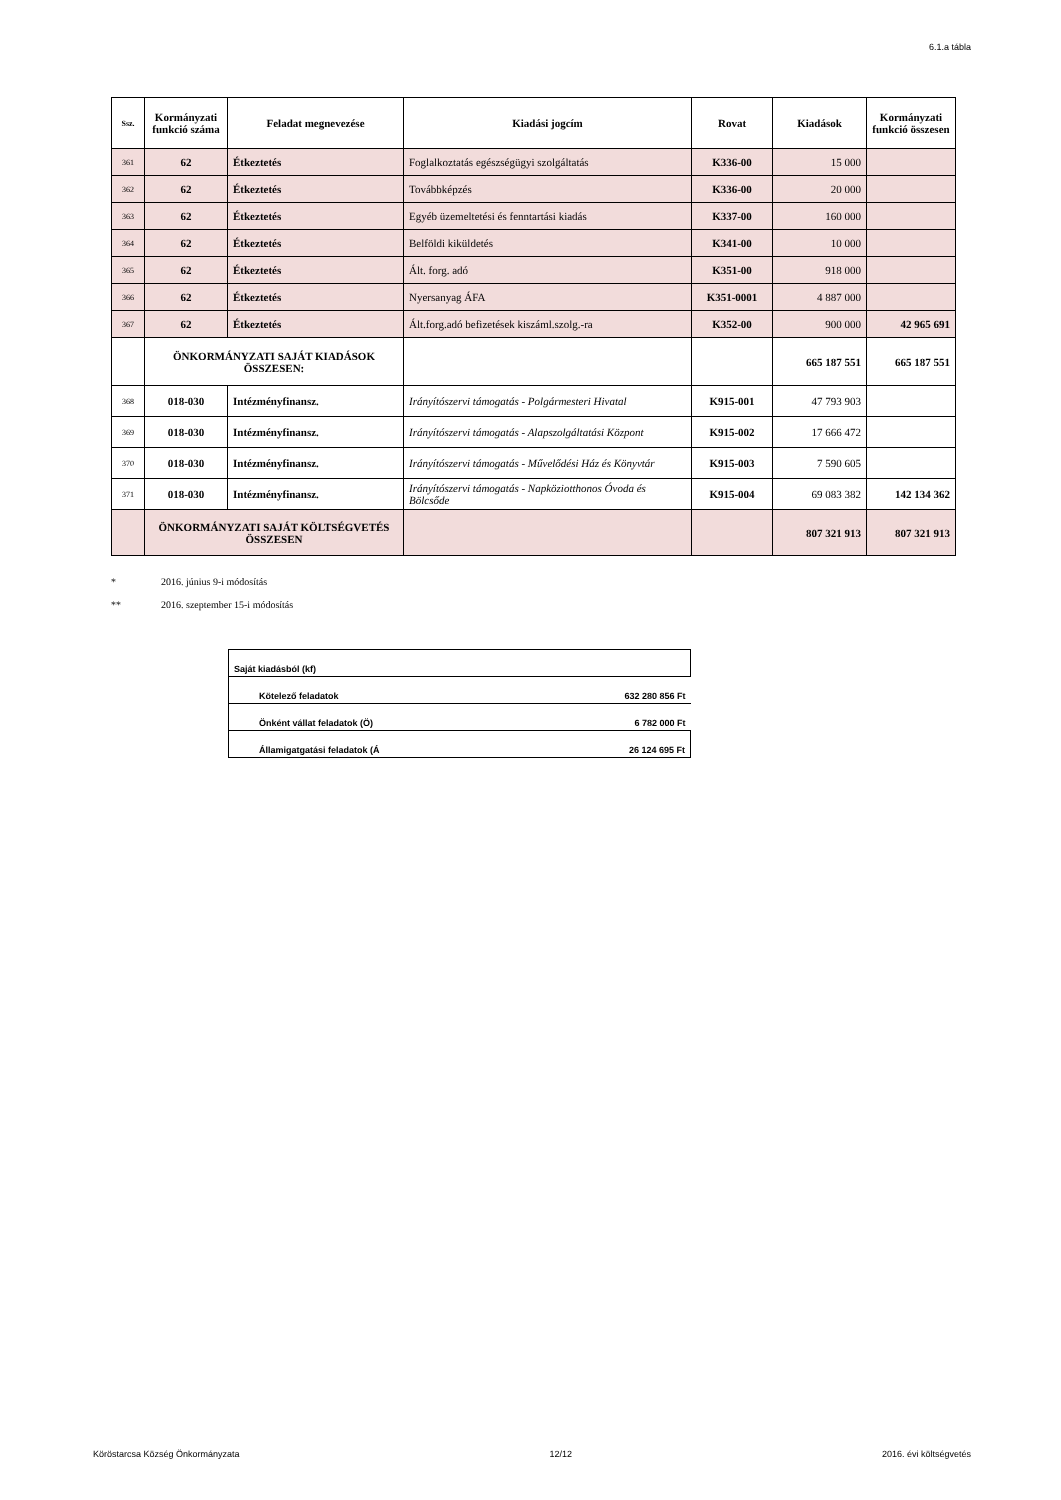6.1.a tábla
| Ssz. | Kormányzati funkció száma | Feladat megnevezése | Kiadási jogcím | Rovat | Kiadások | Kormányzati funkció összesen |
| --- | --- | --- | --- | --- | --- | --- |
| 361 | 62 | Étkeztetés | Foglalkoztatás egészségügyi szolgáltatás | K336-00 | 15 000 | |
| 362 | 62 | Étkeztetés | Továbbképzés | K336-00 | 20 000 | |
| 363 | 62 | Étkeztetés | Egyéb üzemeltetési és fenntartási kiadás | K337-00 | 160 000 | |
| 364 | 62 | Étkeztetés | Belföldi kiküldetés | K341-00 | 10 000 | |
| 365 | 62 | Étkeztetés | Ált. forg. adó | K351-00 | 918 000 | |
| 366 | 62 | Étkeztetés | Nyersanyag ÁFA | K351-0001 | 4 887 000 | |
| 367 | 62 | Étkeztetés | Ált.forg.adó befizetések kiszáml.szolg.-ra | K352-00 | 900 000 | 42 965 691 |
| | ÖNKORMÁNYZATI SAJÁT KIADÁSOK ÖSSZESEN: | | | | 665 187 551 | 665 187 551 |
| 368 | 018-030 | Intézményfinansz. | Irányítószervi támogatás - Polgármesteri Hivatal | K915-001 | 47 793 903 | |
| 369 | 018-030 | Intézményfinansz. | Irányítószervi támogatás - Alapszolgáltatási Központ | K915-002 | 17 666 472 | |
| 370 | 018-030 | Intézményfinansz. | Irányítószervi támogatás - Művelődési Ház és Könyvtár | K915-003 | 7 590 605 | |
| 371 | 018-030 | Intézményfinansz. | Irányítószervi támogatás - Napköziotthonos Óvoda és Bölcsőde | K915-004 | 69 083 382 | 142 134 362 |
| | ÖNKORMÁNYZATI SAJÁT KÖLTSÉGVETÉS ÖSSZESEN | | | | 807 321 913 | 807 321 913 |
* 2016. június 9-i módosítás
** 2016. szeptember 15-i módosítás
| Saját kiadásból (kf) | |
| Kötelező feladatok | 632 280 856 Ft |
| Önként vállat feladatok (Ö) | 6 782 000 Ft |
| Államigatgatási feladatok (Á | 26 124 695 Ft |
Köröstarcsa Község Önkormányzata 12/12 2016. évi költségvetés